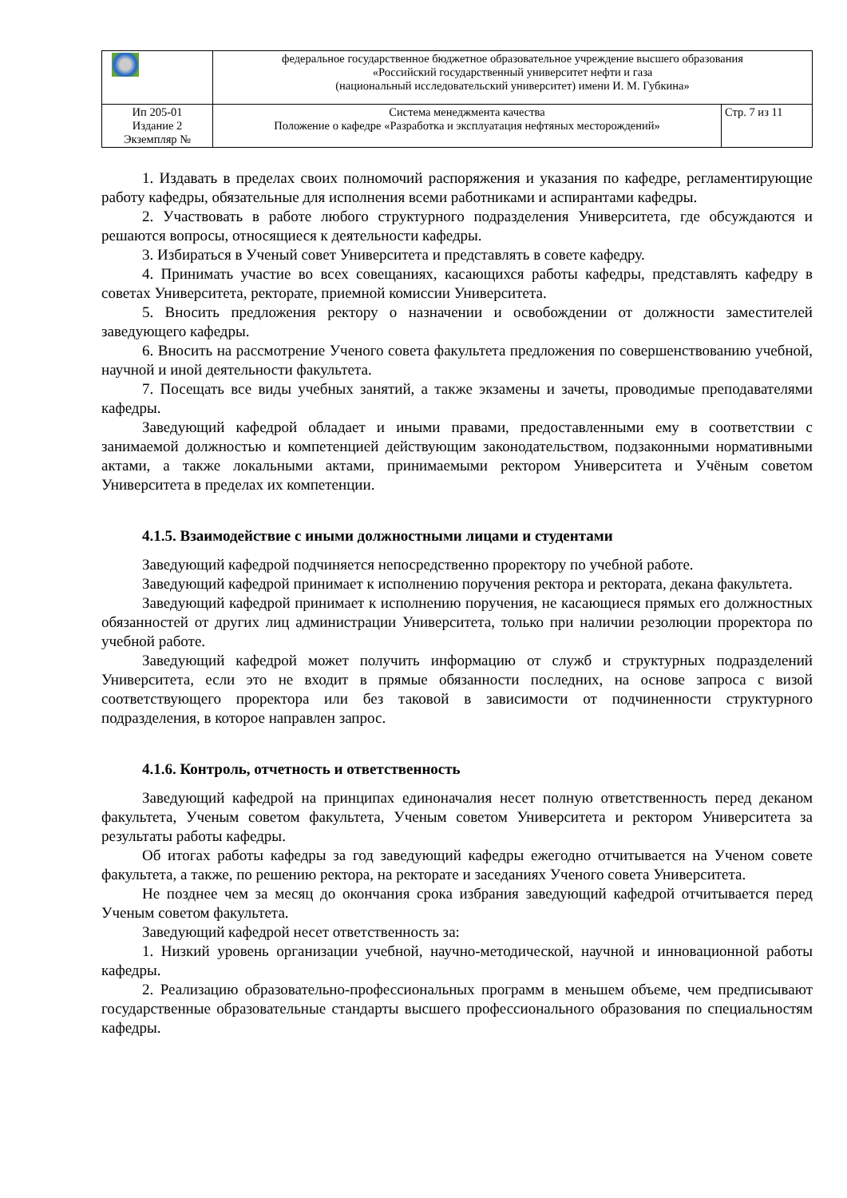| | федеральное государственное бюджетное образовательное учреждение высшего образования «Российский государственный университет нефти и газа (национальный исследовательский университет) имени И. М. Губкина» | |
| Ип 205-01 Издание 2 Экземпляр № | Система менеджмента качества Положение о кафедре «Разработка и эксплуатация нефтяных месторождений» | Стр. 7 из 11 |
1. Издавать в пределах своих полномочий распоряжения и указания по кафедре, регламентирующие работу кафедры, обязательные для исполнения всеми работниками и аспирантами кафедры.
2. Участвовать в работе любого структурного подразделения Университета, где обсуждаются и решаются вопросы, относящиеся к деятельности кафедры.
3. Избираться в Ученый совет Университета и представлять в совете кафедру.
4. Принимать участие во всех совещаниях, касающихся работы кафедры, представлять кафедру в советах Университета, ректорате, приемной комиссии Университета.
5. Вносить предложения ректору о назначении и освобождении от должности заместителей заведующего кафедры.
6. Вносить на рассмотрение Ученого совета факультета предложения по совершенствованию учебной, научной и иной деятельности факультета.
7. Посещать все виды учебных занятий, а также экзамены и зачеты, проводимые преподавателями кафедры.
Заведующий кафедрой обладает и иными правами, предоставленными ему в соответствии с занимаемой должностью и компетенцией действующим законодательством, подзаконными нормативными актами, а также локальными актами, принимаемыми ректором Университета и Учёным советом Университета в пределах их компетенции.
4.1.5. Взаимодействие с иными должностными лицами и студентами
Заведующий кафедрой подчиняется непосредственно проректору по учебной работе.
Заведующий кафедрой принимает к исполнению поручения ректора и ректората, декана факультета.
Заведующий кафедрой принимает к исполнению поручения, не касающиеся прямых его должностных обязанностей от других лиц администрации Университета, только при наличии резолюции проректора по учебной работе.
Заведующий кафедрой может получить информацию от служб и структурных подразделений Университета, если это не входит в прямые обязанности последних, на основе запроса с визой соответствующего проректора или без таковой в зависимости от подчиненности структурного подразделения, в которое направлен запрос.
4.1.6. Контроль, отчетность и ответственность
Заведующий кафедрой на принципах единоначалия несет полную ответственность перед деканом факультета, Ученым советом факультета, Ученым советом Университета и ректором Университета за результаты работы кафедры.
Об итогах работы кафедры за год заведующий кафедры ежегодно отчитывается на Ученом совете факультета, а также, по решению ректора, на ректорате и заседаниях Ученого совета Университета.
Не позднее чем за месяц до окончания срока избрания заведующий кафедрой отчитывается перед Ученым советом факультета.
Заведующий кафедрой несет ответственность за:
1. Низкий уровень организации учебной, научно-методической, научной и инновационной работы кафедры.
2. Реализацию образовательно-профессиональных программ в меньшем объеме, чем предписывают государственные образовательные стандарты высшего профессионального образования по специальностям кафедры.